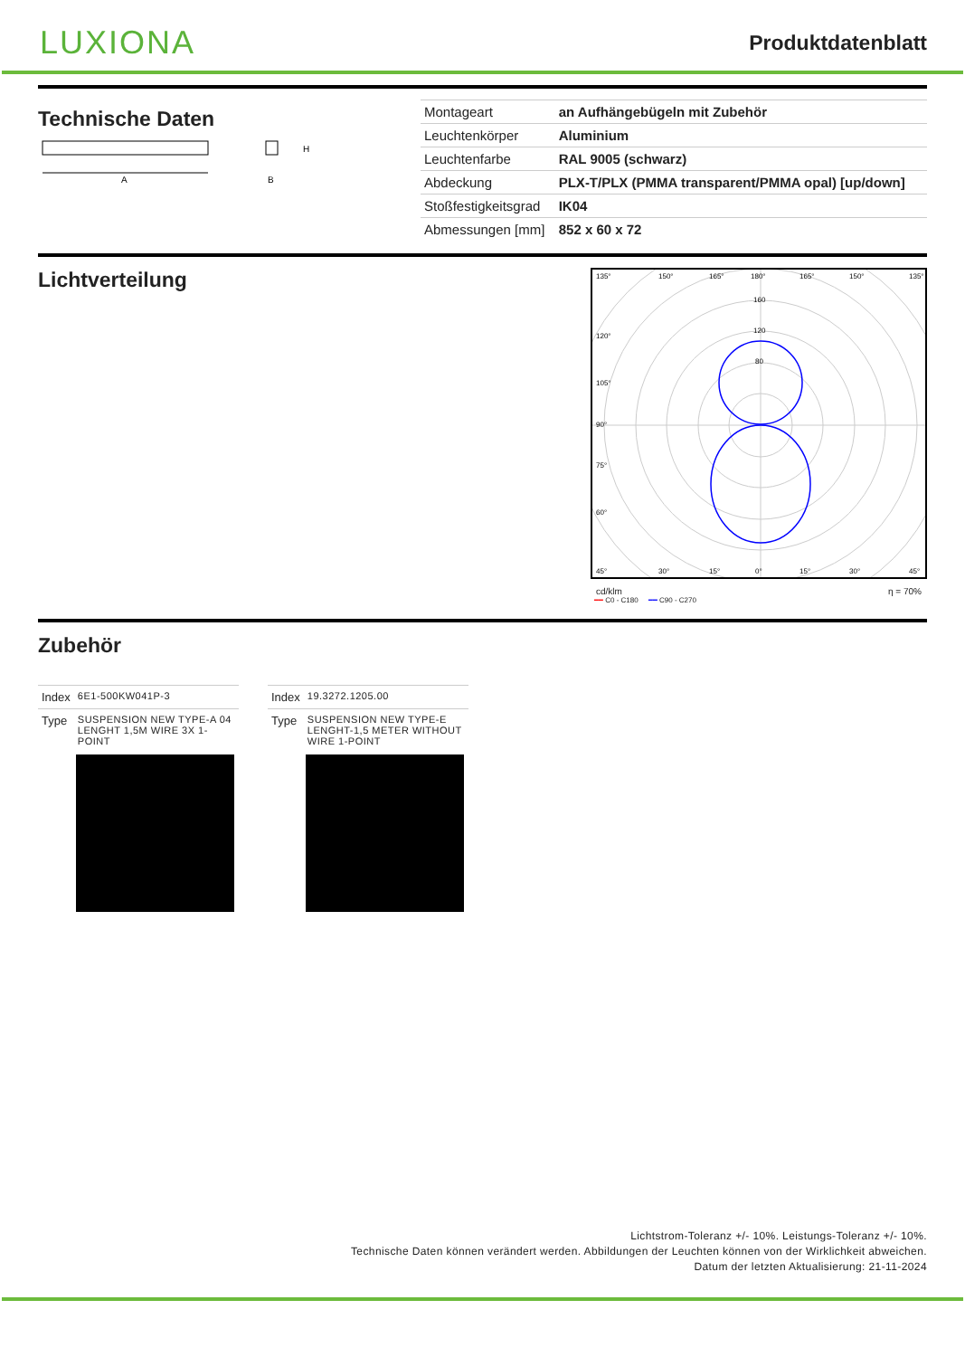LUXIONA
Produktdatenblatt
Technische Daten
A
H
B
| Montageart | an Aufhängebügeln mit Zubehör |
| Leuchtenkörper | Aluminium |
| Leuchtenfarbe | RAL 9005 (schwarz) |
| Abdeckung | PLX-T/PLX (PMMA transparent/PMMA opal) [up/down] |
| Stoßfestigkeitsgrad | IK04 |
| Abmessungen [mm] | 852 x 60 x 72 |
Lichtverteilung
135°
150°
165°
180°
165°
150°
135°
160
120
80
120°
105°
90°
75°
60°
45°
30°
15°
0°
15°
30°
45°
cd/klm η = 70%
━━ C0 - C180 ━━ C90 - C270
Zubehör
| Index | 6E1-500KW041P-3 |
| Type | SUSPENSION NEW TYPE-A 04 LENGHT 1,5M WIRE 3X 1-POINT |
| Index | 19.3272.1205.00 |
| Type | SUSPENSION NEW TYPE-E LENGHT-1,5 METER WITHOUT WIRE 1-POINT |
Lichtstrom-Toleranz +/- 10%. Leistungs-Toleranz +/- 10%.
Technische Daten können verändert werden. Abbildungen der Leuchten können von der Wirklichkeit abweichen.
Datum der letzten Aktualisierung: 21-11-2024